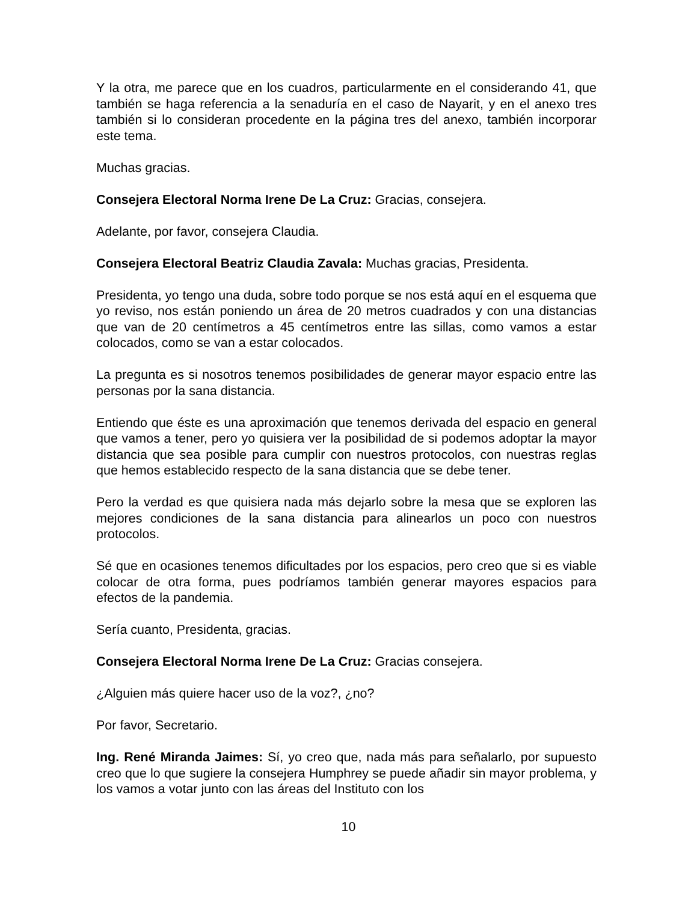Y la otra, me parece que en los cuadros, particularmente en el considerando 41, que también se haga referencia a la senaduría en el caso de Nayarit, y en el anexo tres también si lo consideran procedente en la página tres del anexo, también incorporar este tema.
Muchas gracias.
Consejera Electoral Norma Irene De La Cruz: Gracias, consejera.
Adelante, por favor, consejera Claudia.
Consejera Electoral Beatriz Claudia Zavala: Muchas gracias, Presidenta.
Presidenta, yo tengo una duda, sobre todo porque se nos está aquí en el esquema que yo reviso, nos están poniendo un área de 20 metros cuadrados y con una distancias que van de 20 centímetros a 45 centímetros entre las sillas, como vamos a estar colocados, como se van a estar colocados.
La pregunta es si nosotros tenemos posibilidades de generar mayor espacio entre las personas por la sana distancia.
Entiendo que éste es una aproximación que tenemos derivada del espacio en general que vamos a tener, pero yo quisiera ver la posibilidad de si podemos adoptar la mayor distancia que sea posible para cumplir con nuestros protocolos, con nuestras reglas que hemos establecido respecto de la sana distancia que se debe tener.
Pero la verdad es que quisiera nada más dejarlo sobre la mesa que se exploren las mejores condiciones de la sana distancia para alinearlos un poco con nuestros protocolos.
Sé que en ocasiones tenemos dificultades por los espacios, pero creo que si es viable colocar de otra forma, pues podríamos también generar mayores espacios para efectos de la pandemia.
Sería cuanto, Presidenta, gracias.
Consejera Electoral Norma Irene De La Cruz: Gracias consejera.
¿Alguien más quiere hacer uso de la voz?, ¿no?
Por favor, Secretario.
Ing. René Miranda Jaimes: Sí, yo creo que, nada más para señalarlo, por supuesto creo que lo que sugiere la consejera Humphrey se puede añadir sin mayor problema, y los vamos a votar junto con las áreas del Instituto con los
10